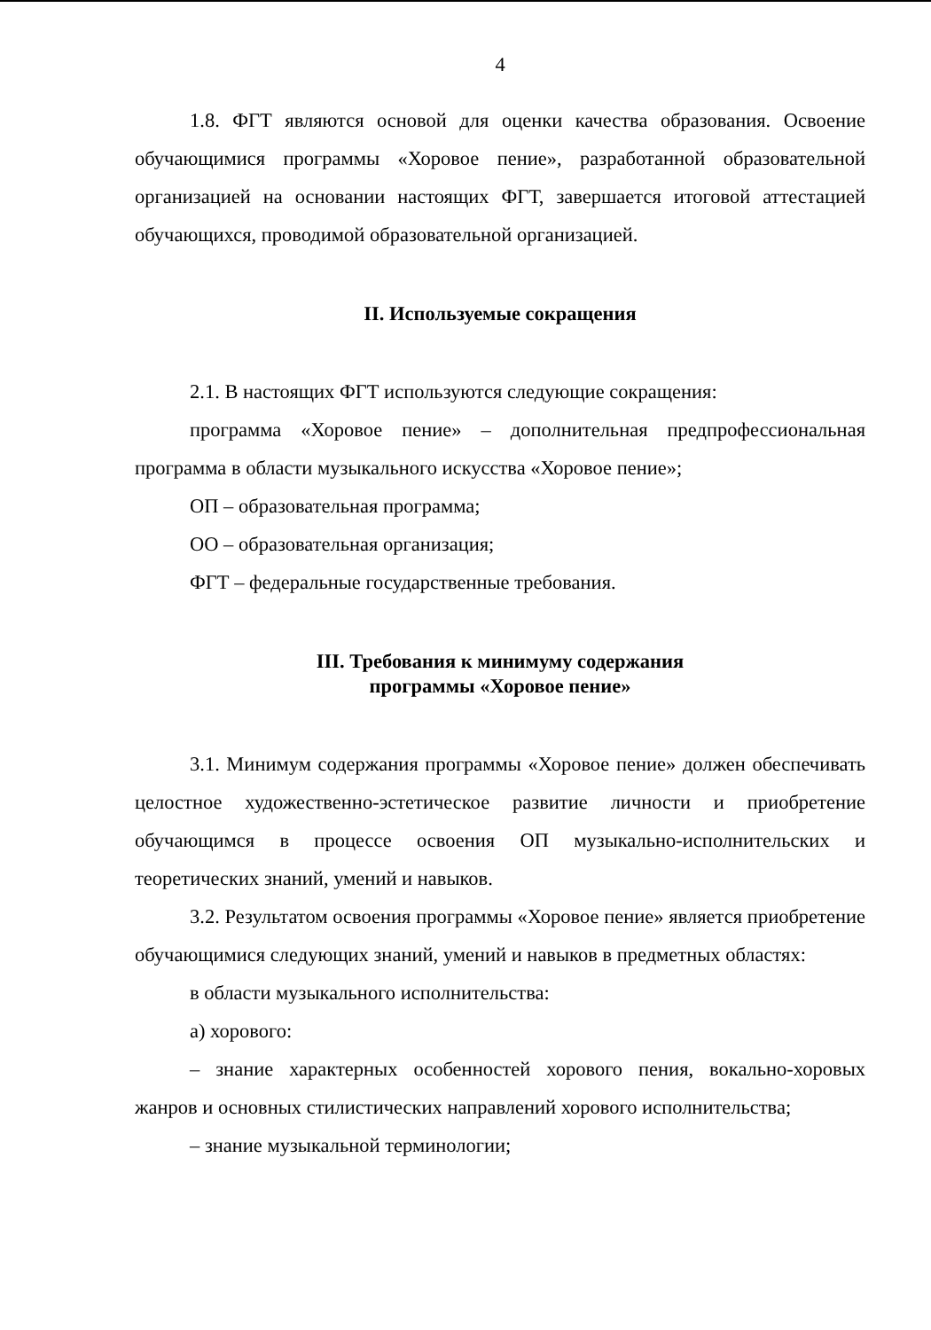4
1.8. ФГТ являются основой для оценки качества образования. Освоение обучающимися программы «Хоровое пение», разработанной образовательной организацией на основании настоящих ФГТ, завершается итоговой аттестацией обучающихся, проводимой образовательной организацией.
II. Используемые сокращения
2.1. В настоящих ФГТ используются следующие сокращения:
программа «Хоровое пение» – дополнительная предпрофессиональная программа в области музыкального искусства «Хоровое пение»;
ОП – образовательная программа;
ОО – образовательная организация;
ФГТ – федеральные государственные требования.
III. Требования к минимуму содержания
программы «Хоровое пение»
3.1. Минимум содержания программы «Хоровое пение» должен обеспечивать целостное художественно-эстетическое развитие личности и приобретение обучающимся в процессе освоения ОП музыкально-исполнительских и теоретических знаний, умений и навыков.
3.2. Результатом освоения программы «Хоровое пение» является приобретение обучающимися следующих знаний, умений и навыков в предметных областях:
в области музыкального исполнительства:
а) хорового:
– знание характерных особенностей хорового пения, вокально-хоровых жанров и основных стилистических направлений хорового исполнительства;
– знание музыкальной терминологии;